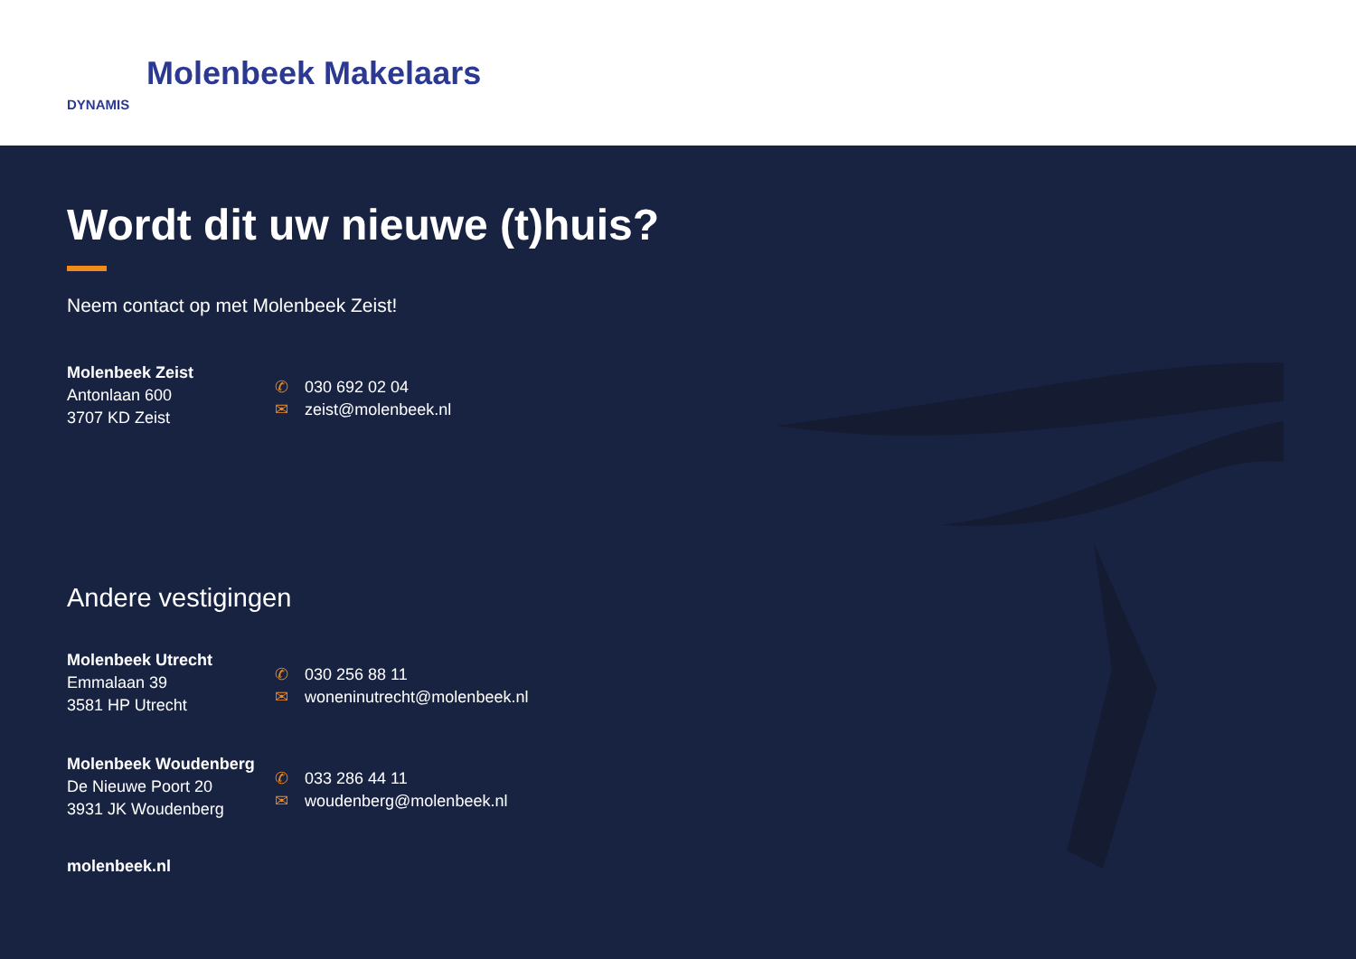DYNAMIS
Molenbeek Makelaars
Wordt dit uw nieuwe (t)huis?
Neem contact op met Molenbeek Zeist!
Molenbeek Zeist
Antonlaan 600
3707 KD Zeist
✆ 030 692 02 04
✉ zeist@molenbeek.nl
Andere vestigingen
Molenbeek Utrecht
Emmalaan 39
3581 HP Utrecht
✆ 030 256 88 11
✉ woneninutrecht@molenbeek.nl
Molenbeek Woudenberg
De Nieuwe Poort 20
3931 JK Woudenberg
✆ 033 286 44 11
✉ woudenberg@molenbeek.nl
molenbeek.nl